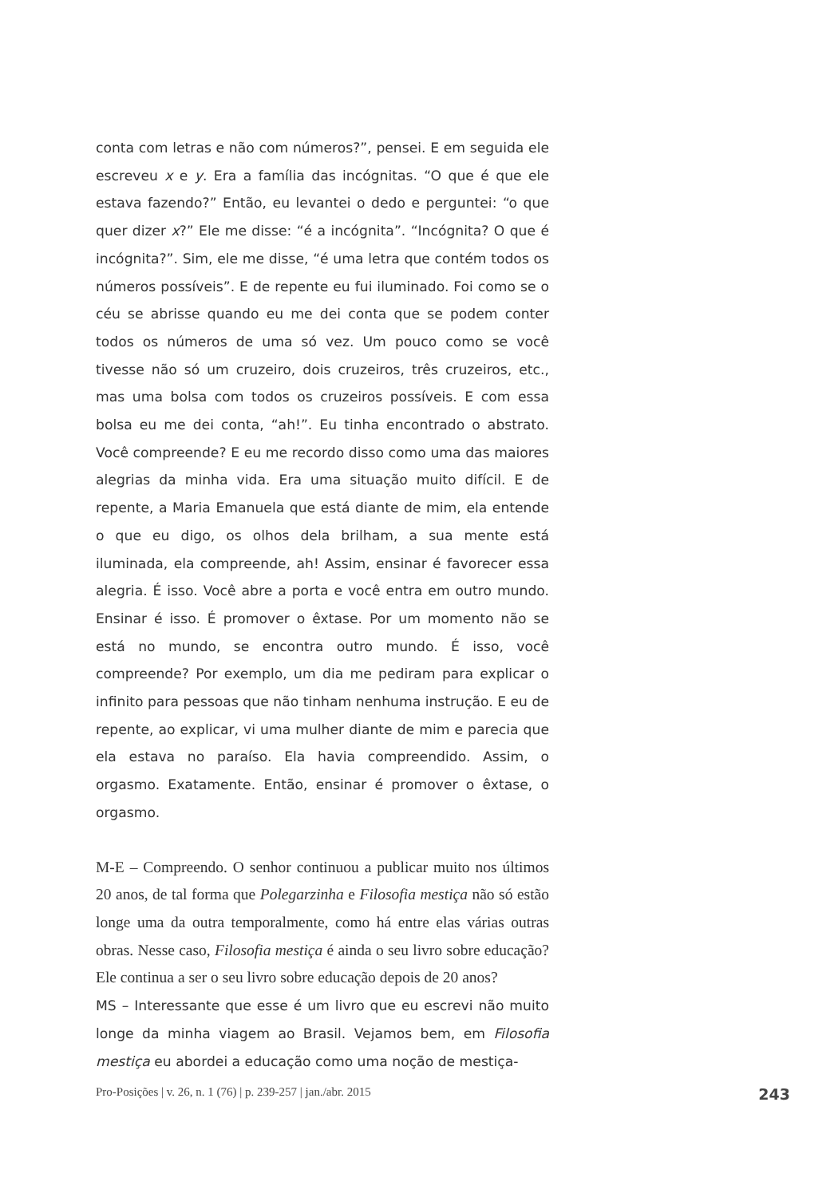conta com letras e não com números?”, pensei. E em seguida ele escreveu x e y. Era a família das incógnitas. “O que é que ele estava fazendo?” Então, eu levantei o dedo e perguntei: “o que quer dizer x?” Ele me disse: “é a incógnita”. “Incógnita? O que é incógnita?”. Sim, ele me disse, “é uma letra que contém todos os números possíveis”. E de repente eu fui iluminado. Foi como se o céu se abrisse quando eu me dei conta que se podem conter todos os números de uma só vez. Um pouco como se você tivesse não só um cruzeiro, dois cruzeiros, três cruzeiros, etc., mas uma bolsa com todos os cruzeiros possíveis. E com essa bolsa eu me dei conta, “ah!”. Eu tinha encontrado o abstrato. Você compreende? E eu me recordo disso como uma das maiores alegrias da minha vida. Era uma situação muito difícil. E de repente, a Maria Emanuela que está diante de mim, ela entende o que eu digo, os olhos dela brilham, a sua mente está iluminada, ela compreende, ah! Assim, ensinar é favorecer essa alegria. É isso. Você abre a porta e você entra em outro mundo. Ensinar é isso. É promover o êxtase. Por um momento não se está no mundo, se encontra outro mundo. É isso, você compreende? Por exemplo, um dia me pediram para explicar o infinito para pessoas que não tinham nenhuma instrução. E eu de repente, ao explicar, vi uma mulher diante de mim e parecia que ela estava no paraíso. Ela havia compreendido. Assim, o orgasmo. Exatamente. Então, ensinar é promover o êxtase, o orgasmo.
M-E – Compreendo. O senhor continuou a publicar muito nos últimos 20 anos, de tal forma que Polegarzinha e Filosofia mestiça não só estão longe uma da outra temporalmente, como há entre elas várias outras obras. Nesse caso, Filosofia mestiça é ainda o seu livro sobre educação? Ele continua a ser o seu livro sobre educação depois de 20 anos?
MS – Interessante que esse é um livro que eu escrevi não muito longe da minha viagem ao Brasil. Vejamos bem, em Filosofia mestiça eu abordei a educação como uma noção de mestiça-
Pro-Posições | v. 26, n. 1 (76) | p. 239-257 | jan./abr. 2015 243